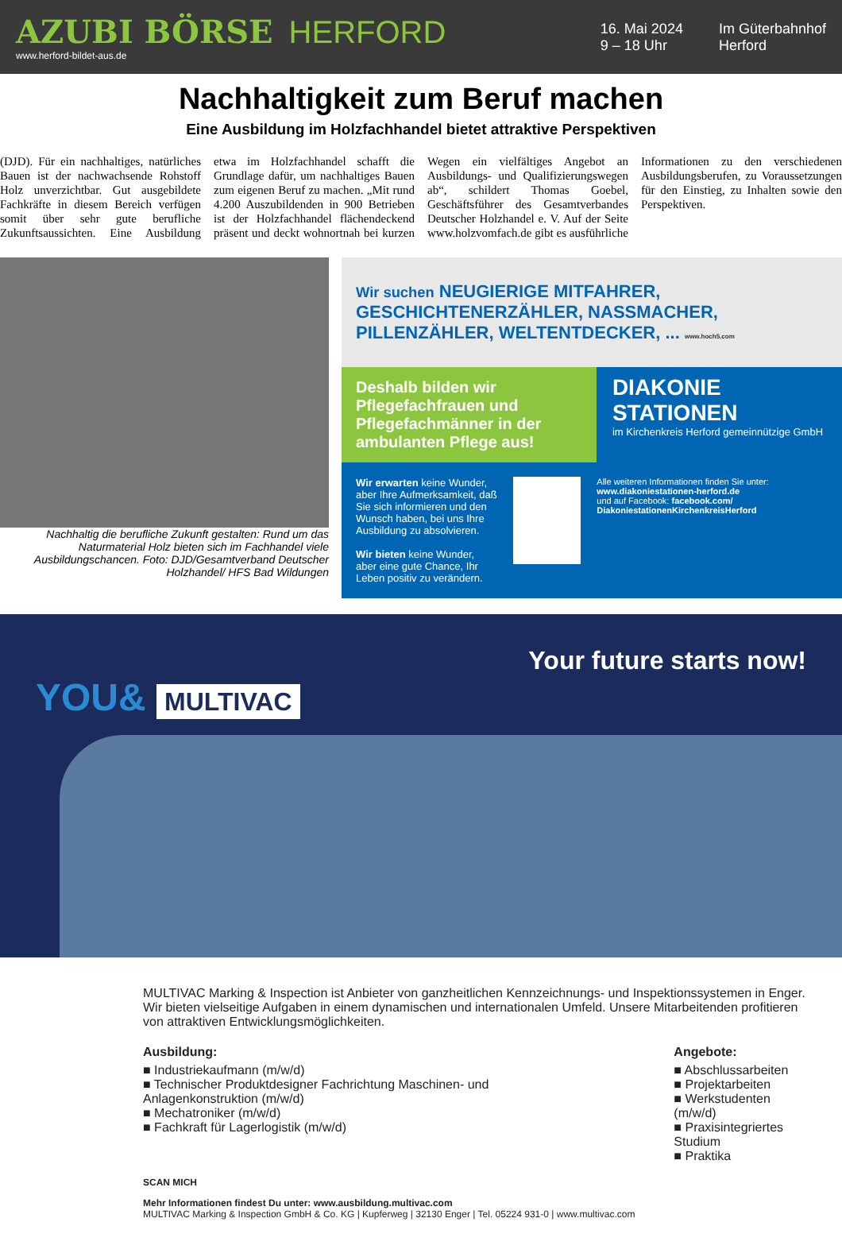AZUBI BÖRSE HERFORD
www.herford-bildet-aus.de
16. Mai 2024
9 – 18 Uhr
Im Güterbahnhof
Herford
Nachhaltigkeit zum Beruf machen
Eine Ausbildung im Holzfachhandel bietet attraktive Perspektiven
(DJD). Für ein nachhaltiges, natürliches Bauen ist der nachwachsende Rohstoff Holz unverzichtbar. Gut ausgebildete Fachkräfte in diesem Bereich verfügen somit über sehr gute berufliche Zukunftsaussichten. Eine Ausbildung etwa im Holzfachhandel schafft die Grundlage dafür, um nachhaltiges Bauen zum eigenen Beruf zu machen. „Mit rund 4.200 Auszubildenden in 900 Betrieben ist der Holzfachhandel flächendeckend präsent und deckt wohnortnah bei kurzen Wegen ein vielfältiges Angebot an Ausbildungs- und Qualifizierungswegen ab“, schildert Thomas Goebel, Geschäftsführer des Gesamtverbandes Deutscher Holzhandel e. V. Auf der Seite www.holzvomfach.de gibt es ausführliche Informationen zu den verschiedenen Ausbildungsberufen, zu Voraussetzungen für den Einstieg, zu Inhalten sowie den Perspektiven.
Nachhaltig die berufliche Zukunft gestalten: Rund um das Naturmaterial Holz bieten sich im Fachhandel viele Ausbildungschancen. Foto: DJD/Gesamtverband Deutscher Holzhandel/ HFS Bad Wildungen
Wir suchen NEUGIERIGE MITFAHRER, GESCHICHTENERZÄHLER, NASSMACHER, PILLENZÄHLER, WELTENTDECKER, ... www.hoch5.com
Deshalb bilden wir Pflegefachfrauen und Pflegefachmänner in der ambulanten Pflege aus!
DIAKONIE STATIONEN
im Kirchenkreis Herford gemeinnützige GmbH
Wir erwarten keine Wunder, aber Ihre Aufmerksamkeit, daß Sie sich informieren und den Wunsch haben, bei uns Ihre Ausbildung zu absolvieren.
Wir bieten keine Wunder, aber eine gute Chance, Ihr Leben positiv zu verändern.
Alle weiteren Informationen finden Sie unter:
www.diakoniestationen-herford.de
und auf Facebook: facebook.com/ DiakoniestationenKirchenkreisHerford
Your future starts now!
YOU& MULTIVAC
MULTIVAC Marking & Inspection ist Anbieter von ganzheitlichen Kennzeichnungs- und Inspektionssystemen in Enger. Wir bieten vielseitige Aufgaben in einem dynamischen und internationalen Umfeld. Unsere Mitarbeitenden profitieren von attraktiven Entwicklungsmöglichkeiten.
Ausbildung:
■ Industriekaufmann (m/w/d)
■ Technischer Produktdesigner Fachrichtung Maschinen- und Anlagenkonstruktion (m/w/d)
■ Mechatroniker (m/w/d)
■ Fachkraft für Lagerlogistik (m/w/d)
Angebote:
■ Abschlussarbeiten
■ Projektarbeiten
■ Werkstudenten (m/w/d)
■ Praxisintegriertes Studium
■ Praktika
SCAN MICH
Mehr Informationen findest Du unter: www.ausbildung.multivac.com
MULTIVAC Marking & Inspection GmbH & Co. KG | Kupferweg | 32130 Enger | Tel. 05224 931-0 | www.multivac.com